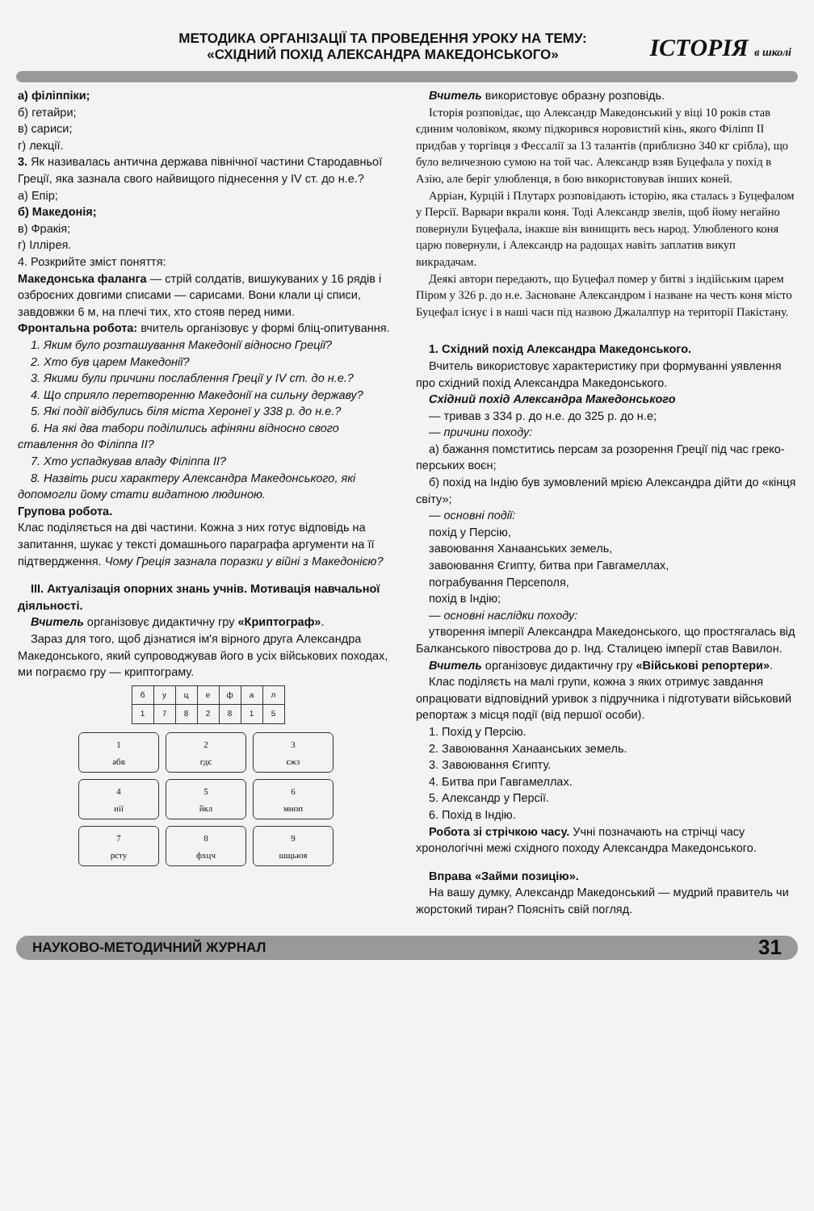ІСТОРІЯ в школі
МЕТОДИКА ОРГАНІЗАЦІЇ ТА ПРОВЕДЕННЯ УРОКУ НА ТЕМУ:
«СХІДНИЙ ПОХІД АЛЕКСАНДРА МАКЕДОНСЬКОГО»
а) філіппіки;
б) гетайри;
в) сариси;
г) лекції.
3. Як називалась антична держава північної частини Стародавньої Греції, яка зазнала свого найвищого піднесення у IV ст. до н.е.?
а) Епір;
б) Македонія;
в) Фракія;
г) Іллірея.
4. Розкрийте зміст поняття:
Македонська фаланга — стрій солдатів, вишукуваних у 16 рядів і озброєних довгими списами — сарисами. Вони клали ці списи, завдовжки 6 м, на плечі тих, хто стояв перед ними.
Фронтальна робота: вчитель організовує у формі бліц-опитування.
1. Яким було розташування Македонії відносно Греції?
2. Хто був царем Македонії?
3. Якими були причини послаблення Греції у IV ст. до н.е.?
4. Що сприяло перетворенню Македонії на сильну державу?
5. Які події відбулись біля міста Херонеї у 338 р. до н.е.?
6. На які два табори поділились афіняни відносно свого ставлення до Філіппа II?
7. Хто успадкував владу Філіппа II?
8. Назвіть риси характеру Александра Македонського, які допомогли йому стати видатною людиною.
Групова робота.
Клас поділяється на дві частини. Кожна з них готує відповідь на запитання, шукає у тексті домашнього параграфа аргументи на її підтвердження. Чому Греція зазнала поразки у війні з Македонією?
III. Актуалізація опорних знань учнів. Мотивація навчальної діяльності.
Вчитель організовує дидактичну гру «Криптограф».
Зараз для того, щоб дізнатися ім'я вірного друга Александра Македонського, який супроводжував його в усіх військових походах, ми пограємо гру — криптограму.
| б | у | ц | е | ф | а | л |
| 1 | 7 | 8 | 2 | 8 | 1 | 5 |
1
абв
2
гдє
3
єжз
4
иії
5
йкл
6
мноп
7
рсту
8
фхцч
9
шщьюя
Вчитель використовує образну розповідь.
Історія розповідає, що Александр Македонський у віці 10 років став єдиним чоловіком, якому підкорився норовистий кінь, якого Філіпп II придбав у торгівця з Фессалії за 13 талантів (приблизно 340 кг срібла), що було величезною сумою на той час. Александр взяв Буцефала у похід в Азію, але беріг улюбленця, в бою використовував інших коней.
Арріан, Курцій і Плутарх розповідають історію, яка сталась з Буцефалом у Персії. Варвари вкрали коня. Тоді Александр звелів, щоб йому негайно повернули Буцефала, інакше він винищить весь народ. Улюбленого коня царю повернули, і Александр на радощах навіть заплатив викуп викрадачам.
Деякі автори передають, що Буцефал помер у битві з індійським царем Піром у 326 р. до н.е. Засноване Александром і назване на честь коня місто Буцефал існує і в наші часи під назвою Джалалпур на території Пакістану.
1. Східний похід Александра Македонського.
Вчитель використовує характеристику при формуванні уявлення про східний похід Александра Македонського.
Східний похід Александра Македонського
— тривав з 334 р. до н.е. до 325 р. до н.е;
— причини походу:
а) бажання помститись персам за розорення Греції під час греко-перських воєн;
б) похід на Індію був зумовлений мрією Александра дійти до «кінця світу»;
— основні події:
похід у Персію,
завоювання Ханаанських земель,
завоювання Єгипту, битва при Гавгамеллах,
пограбування Персеполя,
похід в Індію;
— основні наслідки походу:
утворення імперії Александра Македонського, що простягалась від Балканського півострова до р. Інд. Сталицею імперії став Вавилон.
Вчитель організовує дидактичну гру «Військові репортери».
Клас поділяєть на малі групи, кожна з яких отримує завдання опрацювати відповідний уривок з підручника і підготувати військовий репортаж з місця події (від першої особи).
1. Похід у Персію.
2. Завоювання Ханаанських земель.
3. Завоювання Єгипту.
4. Битва при Гавгамеллах.
5. Александр у Персії.
6. Похід в Індію.
Робота зі стрічкою часу. Учні позначають на стрічці часу хронологічні межі східного походу Александра Македонського.
Вправа «Займи позицію».
На вашу думку, Александр Македонський — мудрий правитель чи жорстокий тиран? Поясніть свій погляд.
НАУКОВО-МЕТОДИЧНИЙ ЖУРНАЛ 31